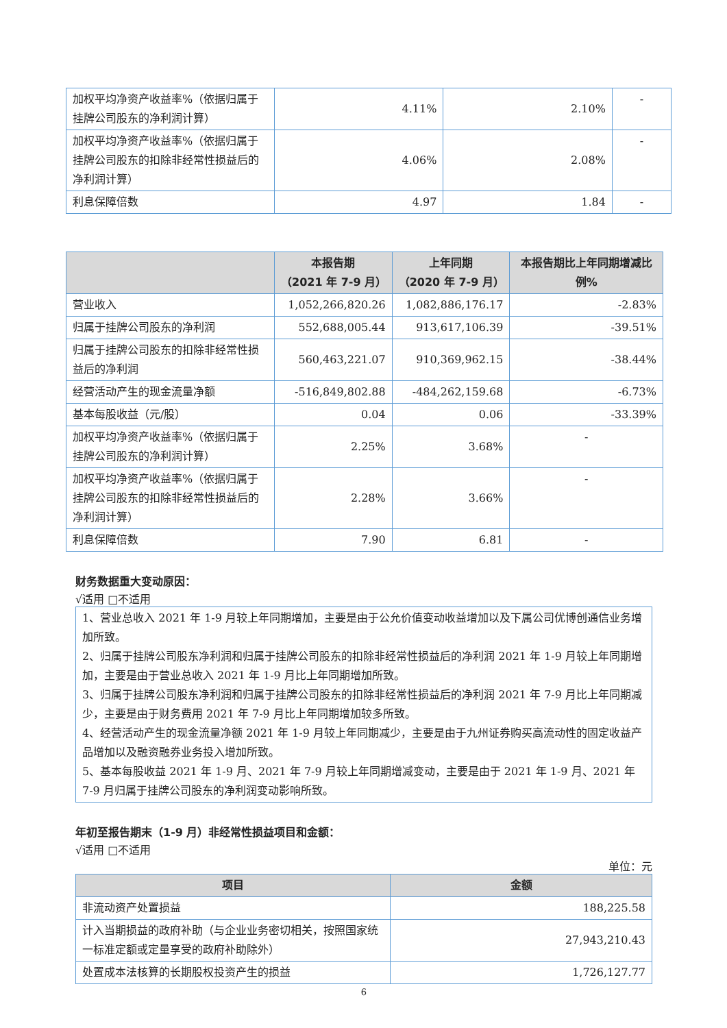| 加权平均净资产收益率%（依据归属于挂牌公司股东的净利润计算） | 4.11% | 2.10% | - |
| 加权平均净资产收益率%（依据归属于挂牌公司股东的扣除非经常性损益后的净利润计算） | 4.06% | 2.08% | - |
| 利息保障倍数 | 4.97 | 1.84 | - |
| | 本报告期 （2021 年 7-9 月） | 上年同期 （2020 年 7-9 月） | 本报告期比上年同期增减比例% |
| --- | --- | --- | --- |
| 营业收入 | 1,052,266,820.26 | 1,082,886,176.17 | -2.83% |
| 归属于挂牌公司股东的净利润 | 552,688,005.44 | 913,617,106.39 | -39.51% |
| 归属于挂牌公司股东的扣除非经常性损益后的净利润 | 560,463,221.07 | 910,369,962.15 | -38.44% |
| 经营活动产生的现金流量净额 | -516,849,802.88 | -484,262,159.68 | -6.73% |
| 基本每股收益（元/股） | 0.04 | 0.06 | -33.39% |
| 加权平均净资产收益率%（依据归属于挂牌公司股东的净利润计算） | 2.25% | 3.68% | - |
| 加权平均净资产收益率%（依据归属于挂牌公司股东的扣除非经常性损益后的净利润计算） | 2.28% | 3.66% | - |
| 利息保障倍数 | 7.90 | 6.81 | - |
财务数据重大变动原因：
√适用 □不适用
1、营业总收入 2021 年 1-9 月较上年同期增加，主要是由于公允价值变动收益增加以及下属公司优博创通信业务增加所致。
2、归属于挂牌公司股东净利润和归属于挂牌公司股东的扣除非经常性损益后的净利润 2021 年 1-9 月较上年同期增加，主要是由于营业总收入 2021 年 1-9 月比上年同期增加所致。
3、归属于挂牌公司股东净利润和归属于挂牌公司股东的扣除非经常性损益后的净利润 2021 年 7-9 月比上年同期减少，主要是由于财务费用 2021 年 7-9 月比上年同期增加较多所致。
4、经营活动产生的现金流量净额 2021 年 1-9 月较上年同期减少，主要是由于九州证券购买高流动性的固定收益产品增加以及融资融券业务投入增加所致。
5、基本每股收益 2021 年 1-9 月、2021 年 7-9 月较上年同期增减变动，主要是由于 2021 年 1-9 月、2021 年 7-9 月归属于挂牌公司股东的净利润变动影响所致。
年初至报告期末（1-9 月）非经常性损益项目和金额：
√适用 □不适用
单位：元
| 项目 | 金额 |
| --- | --- |
| 非流动资产处置损益 | 188,225.58 |
| 计入当期损益的政府补助（与企业业务密切相关，按照国家统一标准定额或定量享受的政府补助除外） | 27,943,210.43 |
| 处置成本法核算的长期股权投资产生的损益 | 1,726,127.77 |
6